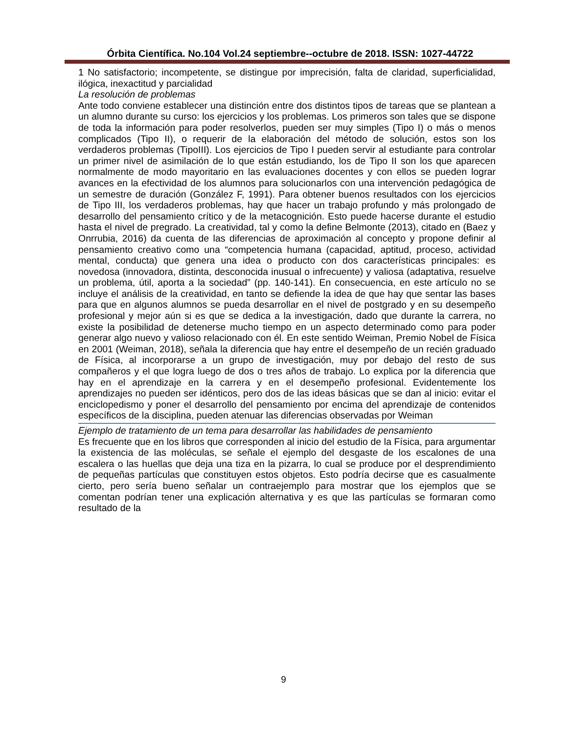Órbita Científica. No.104 Vol.24 septiembre--octubre de 2018. ISSN: 1027-44722
1 No satisfactorio; incompetente, se distingue por imprecisión, falta de claridad, superficialidad, ilógica, inexactitud y parcialidad
La resolución de problemas
Ante todo conviene establecer una distinción entre dos distintos tipos de tareas que se plantean a un alumno durante su curso: los ejercicios y los problemas. Los primeros son tales que se dispone de toda la información para poder resolverlos, pueden ser muy simples (Tipo I) o más o menos complicados (Tipo II), o requerir de la elaboración del método de solución, estos son los verdaderos problemas (TipoIII). Los ejercicios de Tipo I pueden servir al estudiante para controlar un primer nivel de asimilación de lo que están estudiando, los de Tipo II son los que aparecen normalmente de modo mayoritario en las evaluaciones docentes y con ellos se pueden lograr avances en la efectividad de los alumnos para solucionarlos con una intervención pedagógica de un semestre de duración (González F, 1991). Para obtener buenos resultados con los ejercicios de Tipo III, los verdaderos problemas, hay que hacer un trabajo profundo y más prolongado de desarrollo del pensamiento crítico y de la metacognición. Esto puede hacerse durante el estudio hasta el nivel de pregrado. La creatividad, tal y como la define Belmonte (2013), citado en (Baez y Onrrubia, 2016) da cuenta de las diferencias de aproximación al concepto y propone definir al pensamiento creativo como una “competencia humana (capacidad, aptitud, proceso, actividad mental, conducta) que genera una idea o producto con dos características principales: es novedosa (innovadora, distinta, desconocida inusual o infrecuente) y valiosa (adaptativa, resuelve un problema, útil, aporta a la sociedad” (pp. 140-141). En consecuencia, en este artículo no se incluye el análisis de la creatividad, en tanto se defiende la idea de que hay que sentar las bases para que en algunos alumnos se pueda desarrollar en el nivel de postgrado y en su desempeño profesional y mejor aún si es que se dedica a la investigación, dado que durante la carrera, no existe la posibilidad de detenerse mucho tiempo en un aspecto determinado como para poder generar algo nuevo y valioso relacionado con él. En este sentido Weiman, Premio Nobel de Física en 2001 (Weiman, 2018), señala la diferencia que hay entre el desempeño de un recién graduado de Física, al incorporarse a un grupo de investigación, muy por debajo del resto de sus compañeros y el que logra luego de dos o tres años de trabajo. Lo explica por la diferencia que hay en el aprendizaje en la carrera y en el desempeño profesional. Evidentemente los aprendizajes no pueden ser idénticos, pero dos de las ideas básicas que se dan al inicio: evitar el enciclopedismo y poner el desarrollo del pensamiento por encima del aprendizaje de contenidos específicos de la disciplina, pueden atenuar las diferencias observadas por Weiman
Ejemplo de tratamiento de un tema para desarrollar las habilidades de pensamiento
Es frecuente que en los libros que corresponden al inicio del estudio de la Física, para argumentar la existencia de las moléculas, se señale el ejemplo del desgaste de los escalones de una escalera o las huellas que deja una tiza en la pizarra, lo cual se produce por el desprendimiento de pequeñas partículas que constituyen estos objetos. Esto podría decirse que es casualmente cierto, pero sería bueno señalar un contraejemplo para mostrar que los ejemplos que se comentan podrían tener una explicación alternativa y es que las partículas se formaran como resultado de la
9